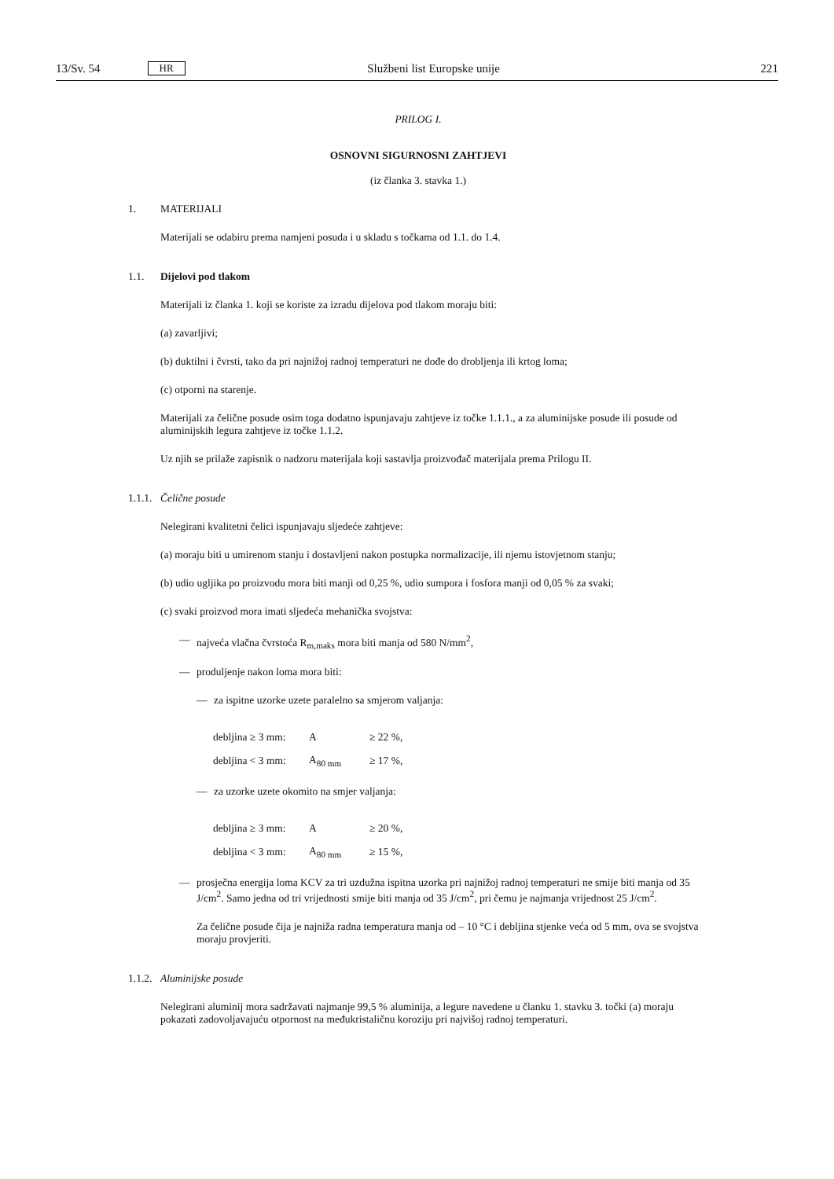13/Sv. 54 HR Službeni list Europske unije 221
PRILOG I.
OSNOVNI SIGURNOSNI ZAHTJEVI
(iz članka 3. stavka 1.)
1. MATERIJALI
Materijali se odabiru prema namjeni posuda i u skladu s točkama od 1.1. do 1.4.
1.1. Dijelovi pod tlakom
Materijali iz članka 1. koji se koriste za izradu dijelova pod tlakom moraju biti:
(a) zavarljivi;
(b) duktilni i čvrsti, tako da pri najnižoj radnoj temperaturi ne dođe do drobljenja ili krtog loma;
(c) otporni na starenje.
Materijali za čelične posude osim toga dodatno ispunjavaju zahtjeve iz točke 1.1.1., a za aluminijske posude ili posude od aluminijskih legura zahtjeve iz točke 1.1.2.
Uz njih se prilaže zapisnik o nadzoru materijala koji sastavlja proizvođač materijala prema Prilogu II.
1.1.1. Čelične posude
Nelegirani kvalitetni čelici ispunjavaju sljedeće zahtjeve:
(a) moraju biti u umirenom stanju i dostavljeni nakon postupka normalizacije, ili njemu istovjetnom stanju;
(b) udio ugljika po proizvodu mora biti manji od 0,25 %, udio sumpora i fosfora manji od 0,05 % za svaki;
(c) svaki proizvod mora imati sljedeća mehanička svojstva:
— najveća vlačna čvrstoća R<sub>m,maks</sub> mora biti manja od 580 N/mm<sup>2</sup>,
— produljenje nakon loma mora biti:
— za ispitne uzorke uzete paralelno sa smjerom valjanja:
| debljina ≥ 3 mm: | A | ≥ 22 %, |
| debljina < 3 mm: | A<sub>80 mm</sub> | ≥ 17 %, |
— za uzorke uzete okomito na smjer valjanja:
| debljina ≥ 3 mm: | A | ≥ 20 %, |
| debljina < 3 mm: | A<sub>80 mm</sub> | ≥ 15 %, |
— prosječna energija loma KCV za tri uzdužna ispitna uzorka pri najnižoj radnoj temperaturi ne smije biti manja od 35 J/cm<sup>2</sup>. Samo jedna od tri vrijednosti smije biti manja od 35 J/cm<sup>2</sup>, pri čemu je najmanja vrijednost 25 J/cm<sup>2</sup>.
Za čelične posude čija je najniža radna temperatura manja od – 10 °C i debljina stjenke veća od 5 mm, ova se svojstva moraju provjeriti.
1.1.2. Aluminijske posude
Nelegirani aluminij mora sadržavati najmanje 99,5 % aluminija, a legure navedene u članku 1. stavku 3. točki (a) moraju pokazati zadovoljavajuću otpornost na međukristaličnu koroziju pri najvišoj radnoj temperaturi.